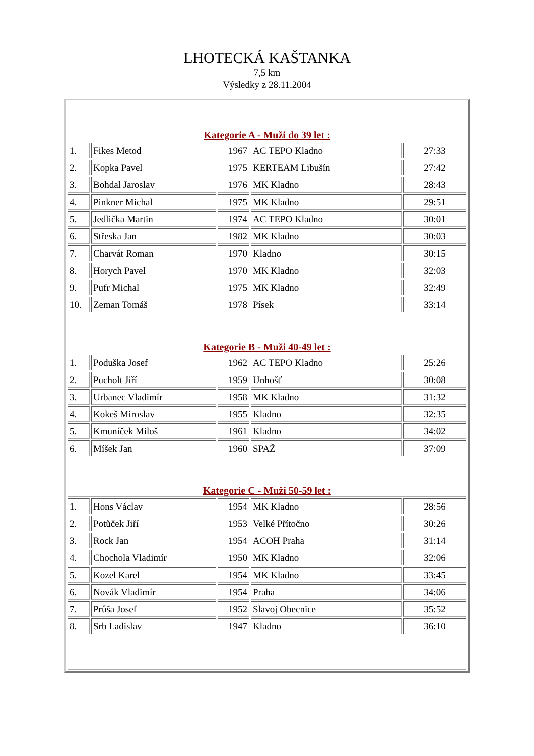LHOTECKÁ KAŠTANKA
7,5 km
Výsledky z 28.11.2004
| Kategorie A - Muži do 39 let : | | | | |
| 1. | Fikes Metod | 1967 | AC TEPO Kladno | 27:33 |
| 2. | Kopka Pavel | 1975 | KERTEAM Libušín | 27:42 |
| 3. | Bohdal Jaroslav | 1976 | MK Kladno | 28:43 |
| 4. | Pinkner Michal | 1975 | MK Kladno | 29:51 |
| 5. | Jedlička Martin | 1974 | AC TEPO Kladno | 30:01 |
| 6. | Střeska Jan | 1982 | MK Kladno | 30:03 |
| 7. | Charvát Roman | 1970 | Kladno | 30:15 |
| 8. | Horych Pavel | 1970 | MK Kladno | 32:03 |
| 9. | Pufr Michal | 1975 | MK Kladno | 32:49 |
| 10. | Zeman Tomáš | 1978 | Písek | 33:14 |
| Kategorie B - Muži 40-49 let : | | | | |
| 1. | Poduška Josef | 1962 | AC TEPO Kladno | 25:26 |
| 2. | Pucholt Jiří | 1959 | Unhošť | 30:08 |
| 3. | Urbanec Vladimír | 1958 | MK Kladno | 31:32 |
| 4. | Kokeš Miroslav | 1955 | Kladno | 32:35 |
| 5. | Kmuníček Miloš | 1961 | Kladno | 34:02 |
| 6. | Míšek Jan | 1960 | SPAŽ | 37:09 |
| Kategorie C - Muži 50-59 let : | | | | |
| 1. | Hons Václav | 1954 | MK Kladno | 28:56 |
| 2. | Potůček Jiří | 1953 | Velké Přítočno | 30:26 |
| 3. | Rock Jan | 1954 | ACOH Praha | 31:14 |
| 4. | Chochola Vladimír | 1950 | MK Kladno | 32:06 |
| 5. | Kozel Karel | 1954 | MK Kladno | 33:45 |
| 6. | Novák Vladimír | 1954 | Praha | 34:06 |
| 7. | Průša Josef | 1952 | Slavoj Obecnice | 35:52 |
| 8. | Srb Ladislav | 1947 | Kladno | 36:10 |